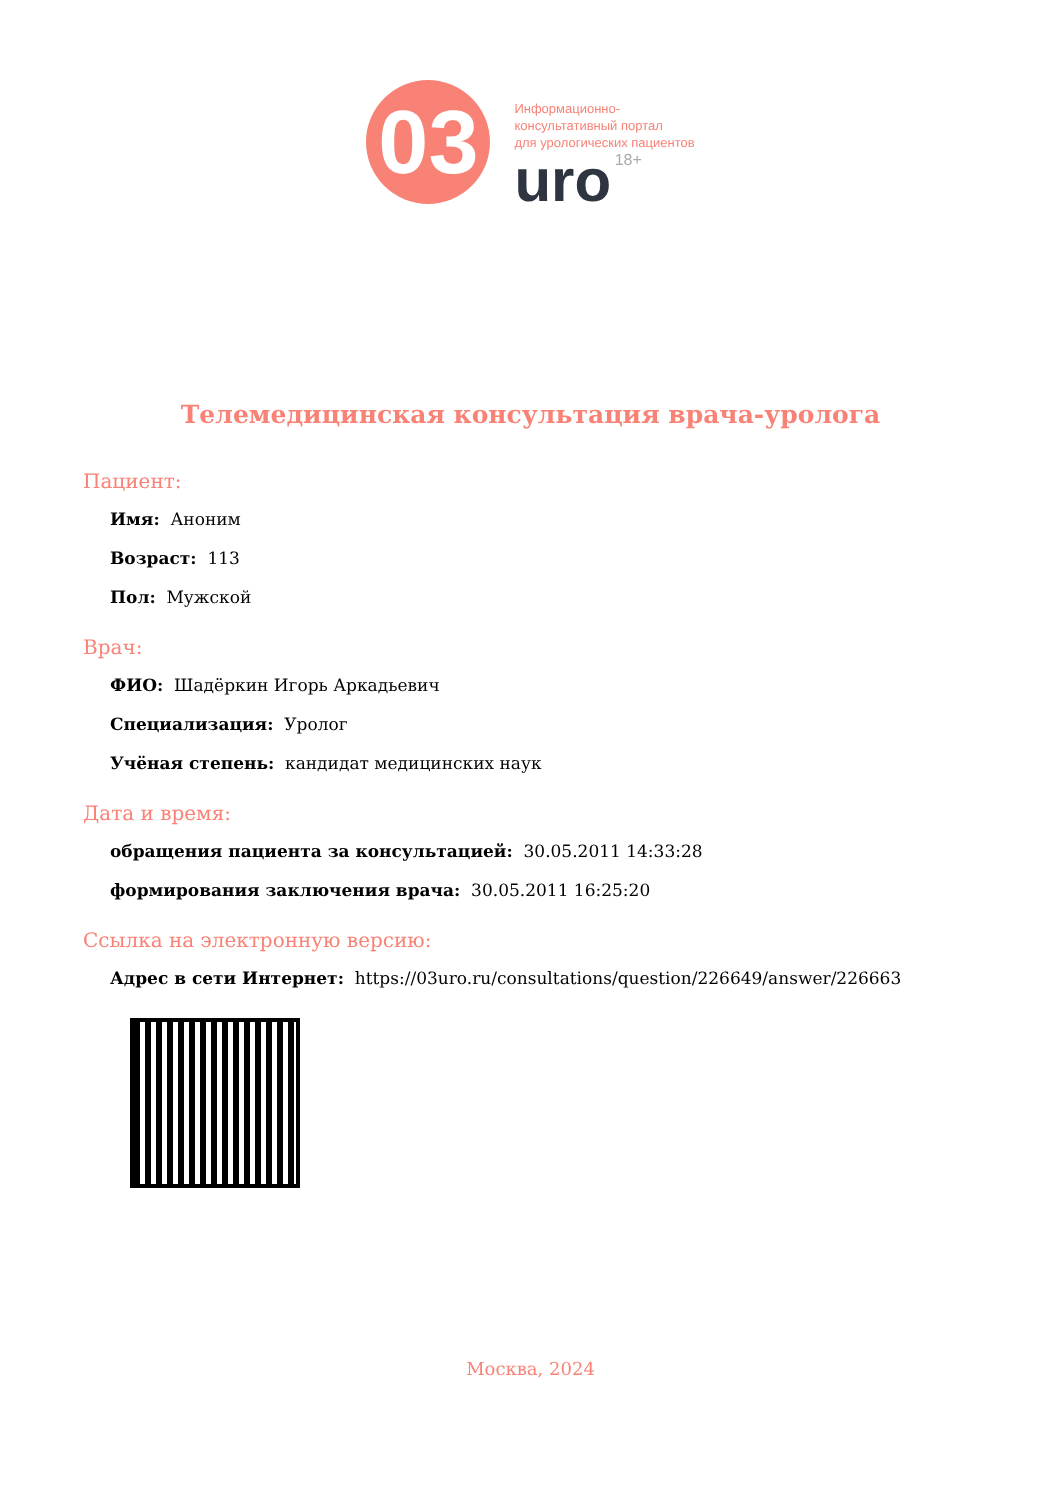03
Информационно-
консультативный портал
для урологических пациентов
uro 18+
Телемедицинская консультация врача-уролога
Пациент:
Имя: Аноним
Возраст: 113
Пол: Мужской
Врач:
ФИО: Шадёркин Игорь Аркадьевич
Специализация: Уролог
Учёная степень: кандидат медицинских наук
Дата и время:
обращения пациента за консультацией: 30.05.2011 14:33:28
формирования заключения врача: 30.05.2011 16:25:20
Ссылка на электронную версию:
Адрес в сети Интернет: https://03uro.ru/consultations/question/226649/answer/226663
Москва, 2024